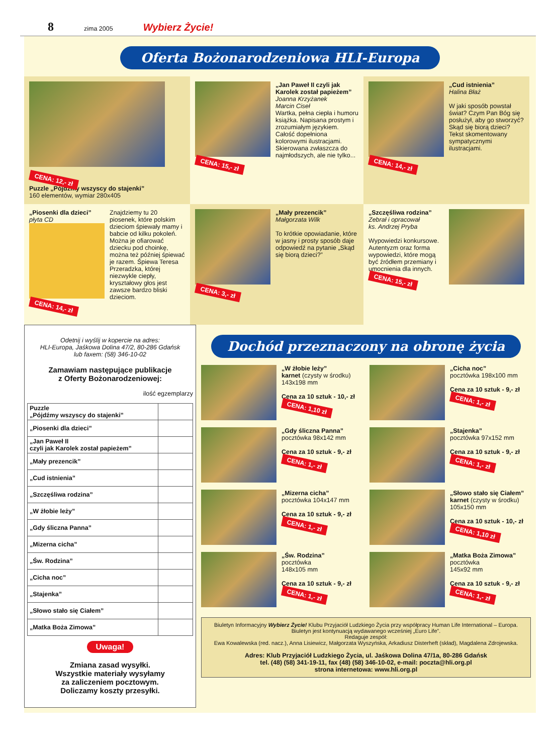8 zima 2005 Wybierz Życie!
Oferta Bożonarodzeniowa HLI-Europa
CENA: 12,- zł
Puzzle „Pójdźmy wszyscy do stajenki”
160 elementów, wymiar 280x405
CENA: 15,- zł
„Jan Paweł II czyli jak Karolek został papieżem”
Joanna Krzyżanek
Marcin Ciseł
Wartka, pełna ciepła i humoru książka. Napisana prostym i zrozumiałym językiem. Całość dopełniona kolorowymi ilustracjami. Skierowana zwłaszcza do najmłodszych, ale nie tylko...
CENA: 14,- zł
„Cud istnienia”
Halina Błaż
W jaki sposób powstał świat? Czym Pan Bóg się posłużył, aby go stworzyć? Skąd się biorą dzieci?
Tekst skomentowany sympatycznymi ilustracjami.
„Piosenki dla dzieci”
płyta CD
CENA: 14,- zł
Znajdziemy tu 20 piosenek, które polskim dzieciom śpiewały mamy i babcie od kilku pokoleń. Można je ofiarować dziecku pod choinkę, można też później śpiewać je razem. Śpiewa Teresa Przeradzka, której niezwykle ciepły, kryształowy głos jest zawsze bardzo bliski dzieciom.
CENA: 3,- zł
„Mały prezencik”
Małgorzata Wilk
To krótkie opowiadanie, które w jasny i prosty sposób daje odpowiedź na pytanie „Skąd się biorą dzieci?”
„Szczęśliwa rodzina”
Zebrał i opracował
ks. Andrzej Pryba
Wypowiedzi konkursowe.
Autentyzm oraz forma wypowiedzi, które mogą być źródłem przemiany i umocnienia dla innych.
CENA: 15,- zł
Odetnij i wyślij w kopercie na adres:
HLI-Europa, Jaśkowa Dolina 47/2, 80-286 Gdańsk
lub faxem: (58) 346-10-02
Zamawiam następujące publikacje
z Oferty Bożonarodzeniowej:
ilość egzemplarzy
| Puzzle „Pójdźmy wszyscy do stajenki” | |
| „Piosenki dla dzieci” | |
| „Jan Paweł II czyli jak Karolek został papieżem” | |
| „Mały prezencik” | |
| „Cud istnienia” | |
| „Szczęśliwa rodzina” | |
| „W żłobie leży” | |
| „Gdy śliczna Panna” | |
| „Mizerna cicha” | |
| „Św. Rodzina” | |
| „Cicha noc” | |
| „Stajenka” | |
| „Słowo stało się Ciałem” | |
| „Matka Boża Zimowa” | |
Uwaga!
Zmiana zasad wysyłki.
Wszystkie materiały wysyłamy
za zaliczeniem pocztowym.
Doliczamy koszty przesyłki.
Dochód przeznaczony na obronę życia
„W żłobie leży”
karnet (czysty w środku)
143x198 mm
Cena za 10 sztuk - 10,- zł
CENA: 1,10 zł
„Cicha noc”
pocztówka 198x100 mm
Cena za 10 sztuk - 9,- zł
CENA: 1,- zł
„Gdy śliczna Panna”
pocztówka 98x142 mm
Cena za 10 sztuk - 9,- zł
CENA: 1,- zł
„Stajenka”
pocztówka 97x152 mm
Cena za 10 sztuk - 9,- zł
CENA: 1,- zł
„Mizerna cicha”
pocztówka 104x147 mm
Cena za 10 sztuk - 9,- zł
CENA: 1,- zł
„Słowo stało się Ciałem”
karnet (czysty w środku)
105x150 mm
Cena za 10 sztuk - 10,- zł
CENA: 1,10 zł
„Św. Rodzina”
pocztówka
148x105 mm
Cena za 10 sztuk - 9,- zł
CENA: 1,- zł
„Matka Boża Zimowa”
pocztówka
145x92 mm
Cena za 10 sztuk - 9,- zł
CENA: 1,- zł
Biuletyn Informacyjny Wybierz Życie! Klubu Przyjaciół Ludzkiego Życia przy współpracy Human Life International – Europa.
Biuletyn jest kontynuacją wydawanego wcześniej „Euro Life”.
Redaguje zespół:
Ewa Kowalewska (red. nacz.), Anna Lisiewicz, Małgorzata Wyszyńska, Arkadiusz Disterheft (skład), Magdalena Zdrojewska.
Adres: Klub Przyjaciół Ludzkiego Życia, ul. Jaśkowa Dolina 47/1a, 80-286 Gdańsk
tel. (48) (58) 341-19-11, fax (48) (58) 346-10-02, e-mail: poczta@hli.org.pl
strona internetowa: www.hli.org.pl